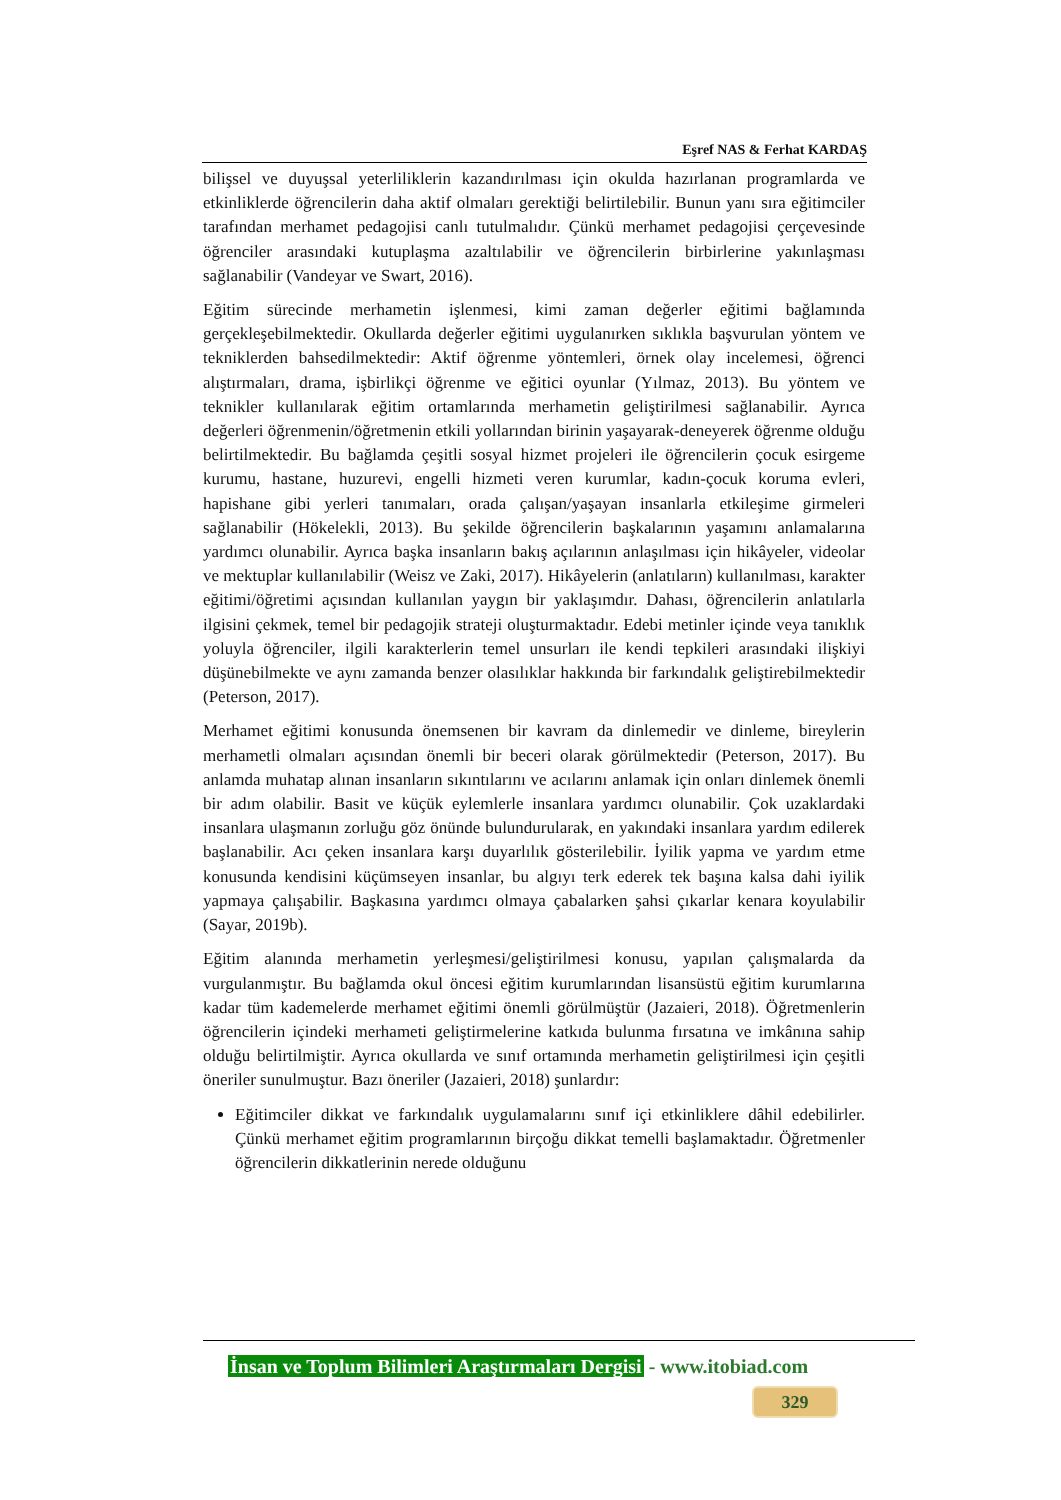Eşref NAS & Ferhat KARDAŞ
bilişsel ve duyuşsal yeterliliklerin kazandırılması için okulda hazırlanan programlarda ve etkinliklerde öğrencilerin daha aktif olmaları gerektiği belirtilebilir. Bunun yanı sıra eğitimciler tarafından merhamet pedagojisi canlı tutulmalıdır. Çünkü merhamet pedagojisi çerçevesinde öğrenciler arasındaki kutuplaşma azaltılabilir ve öğrencilerin birbirlerine yakınlaşması sağlanabilir (Vandeyar ve Swart, 2016).
Eğitim sürecinde merhametin işlenmesi, kimi zaman değerler eğitimi bağlamında gerçekleşebilmektedir. Okullarda değerler eğitimi uygulanırken sıklıkla başvurulan yöntem ve tekniklerden bahsedilmektedir: Aktif öğrenme yöntemleri, örnek olay incelemesi, öğrenci alıştırmaları, drama, işbirlikçi öğrenme ve eğitici oyunlar (Yılmaz, 2013). Bu yöntem ve teknikler kullanılarak eğitim ortamlarında merhametin geliştirilmesi sağlanabilir. Ayrıca değerleri öğrenmenin/öğretmenin etkili yollarından birinin yaşayarak-deneyerek öğrenme olduğu belirtilmektedir. Bu bağlamda çeşitli sosyal hizmet projeleri ile öğrencilerin çocuk esirgeme kurumu, hastane, huzurevi, engelli hizmeti veren kurumlar, kadın-çocuk koruma evleri, hapishane gibi yerleri tanımaları, orada çalışan/yaşayan insanlarla etkileşime girmeleri sağlanabilir (Hökelekli, 2013). Bu şekilde öğrencilerin başkalarının yaşamını anlamalarına yardımcı olunabilir. Ayrıca başka insanların bakış açılarının anlaşılması için hikâyeler, videolar ve mektuplar kullanılabilir (Weisz ve Zaki, 2017). Hikâyelerin (anlatıların) kullanılması, karakter eğitimi/öğretimi açısından kullanılan yaygın bir yaklaşımdır. Dahası, öğrencilerin anlatılarla ilgisini çekmek, temel bir pedagojik strateji oluşturmaktadır. Edebi metinler içinde veya tanıklık yoluyla öğrenciler, ilgili karakterlerin temel unsurları ile kendi tepkileri arasındaki ilişkiyi düşünebilmekte ve aynı zamanda benzer olasılıklar hakkında bir farkındalık geliştirebilmektedir (Peterson, 2017).
Merhamet eğitimi konusunda önemsenen bir kavram da dinlemedir ve dinleme, bireylerin merhametli olmaları açısından önemli bir beceri olarak görülmektedir (Peterson, 2017). Bu anlamda muhatap alınan insanların sıkıntılarını ve acılarını anlamak için onları dinlemek önemli bir adım olabilir. Basit ve küçük eylemlerle insanlara yardımcı olunabilir. Çok uzaklardaki insanlara ulaşmanın zorluğu göz önünde bulundurularak, en yakındaki insanlara yardım edilerek başlanabilir. Acı çeken insanlara karşı duyarlılık gösterilebilir. İyilik yapma ve yardım etme konusunda kendisini küçümseyen insanlar, bu algıyı terk ederek tek başına kalsa dahi iyilik yapmaya çalışabilir. Başkasına yardımcı olmaya çabalarken şahsi çıkarlar kenara koyulabilir (Sayar, 2019b).
Eğitim alanında merhametin yerleşmesi/geliştirilmesi konusu, yapılan çalışmalarda da vurgulanmıştır. Bu bağlamda okul öncesi eğitim kurumlarından lisansüstü eğitim kurumlarına kadar tüm kademelerde merhamet eğitimi önemli görülmüştür (Jazaieri, 2018). Öğretmenlerin öğrencilerin içindeki merhameti geliştirmelerine katkıda bulunma fırsatına ve imkânına sahip olduğu belirtilmiştir. Ayrıca okullarda ve sınıf ortamında merhametin geliştirilmesi için çeşitli öneriler sunulmuştur. Bazı öneriler (Jazaieri, 2018) şunlardır:
Eğitimciler dikkat ve farkındalık uygulamalarını sınıf içi etkinliklere dâhil edebilirler. Çünkü merhamet eğitim programlarının birçoğu dikkat temelli başlamaktadır. Öğretmenler öğrencilerin dikkatlerinin nerede olduğunu
İnsan ve Toplum Bilimleri Araştırmaları Dergisi - www.itobiad.com
329